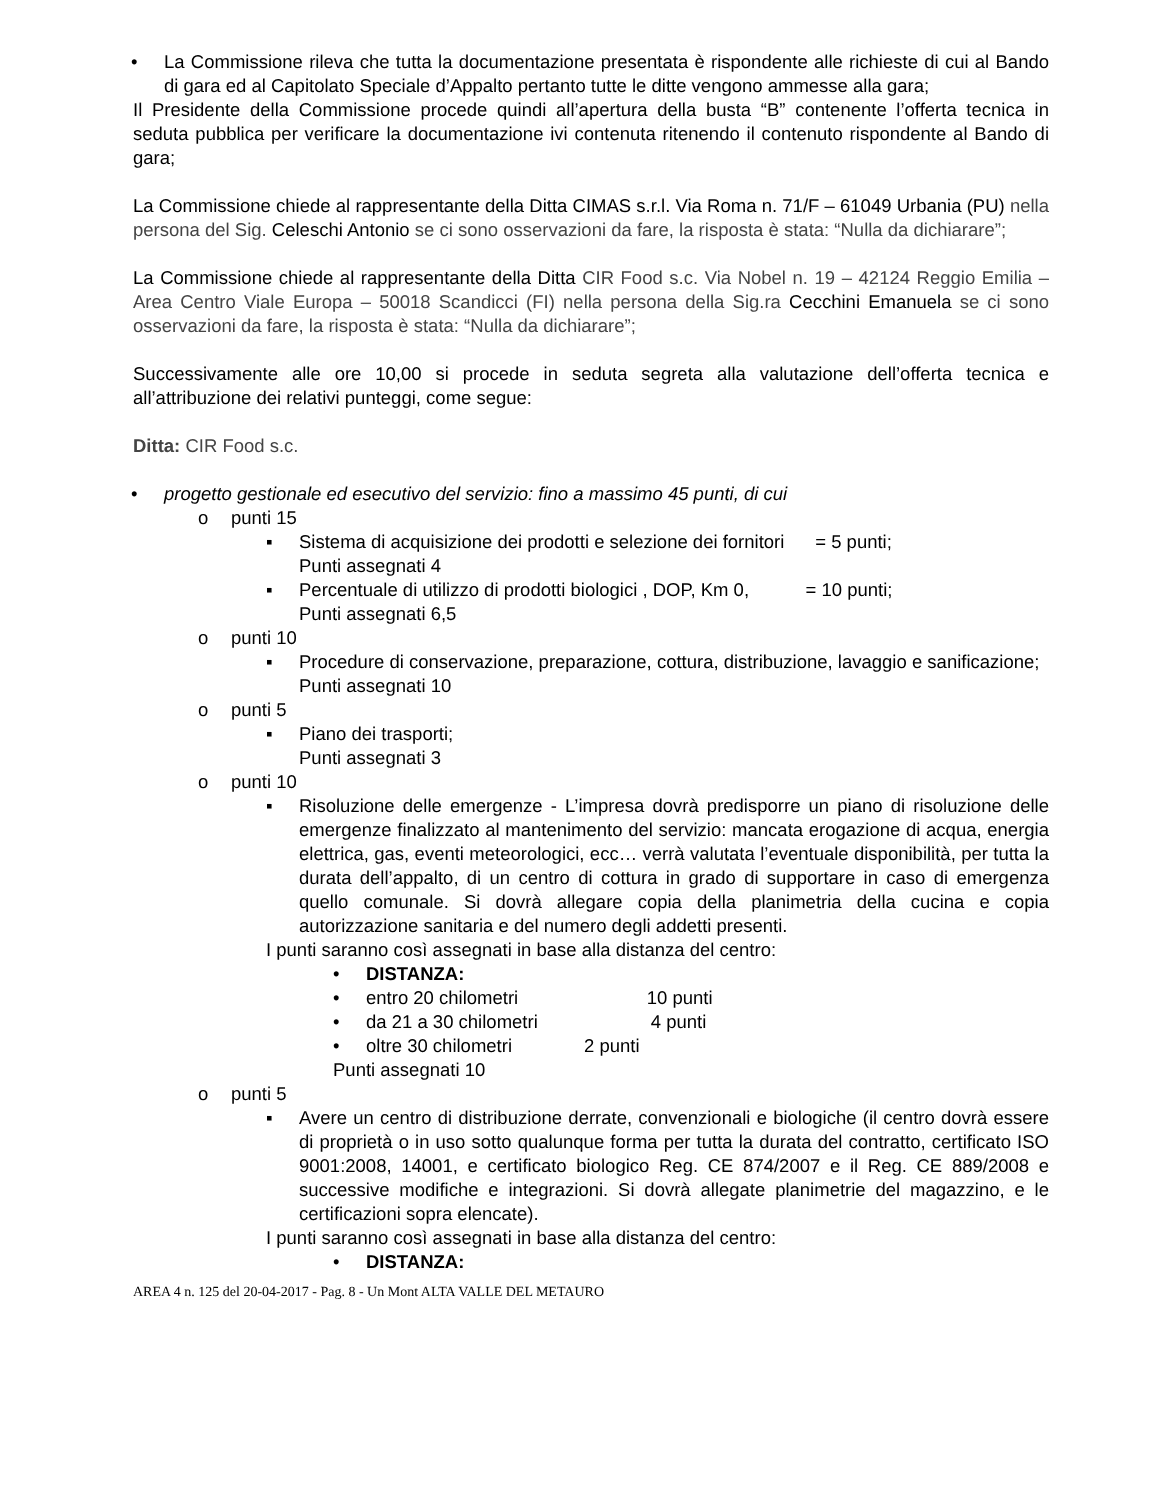• La Commissione rileva che tutta la documentazione presentata è rispondente alle richieste di cui al Bando di gara ed al Capitolato Speciale d’Appalto pertanto tutte le ditte vengono ammesse alla gara;
Il Presidente della Commissione procede quindi all’apertura della busta “B” contenente l’offerta tecnica in seduta pubblica per verificare la documentazione ivi contenuta ritenendo il contenuto rispondente al Bando di gara;
La Commissione chiede al rappresentante della Ditta CIMAS s.r.l. Via Roma n. 71/F – 61049 Urbania (PU) nella persona del Sig. Celeschi Antonio se ci sono osservazioni da fare, la risposta è stata: “Nulla da dichiarare”;
La Commissione chiede al rappresentante della Ditta CIR Food s.c. Via Nobel n. 19 – 42124 Reggio Emilia – Area Centro Viale Europa – 50018 Scandicci (FI) nella persona della Sig.ra Cecchini Emanuela se ci sono osservazioni da fare, la risposta è stata: “Nulla da dichiarare”;
Successivamente alle ore 10,00 si procede in seduta segreta alla valutazione dell’offerta tecnica e all’attribuzione dei relativi punteggi, come segue:
Ditta: CIR Food s.c.
• progetto gestionale ed esecutivo del servizio: fino a massimo 45 punti, di cui
o punti 15
▪ Sistema di acquisizione dei prodotti e selezione dei fornitori = 5 punti;
Punti assegnati 4
▪ Percentuale di utilizzo di prodotti biologici , DOP, Km 0, = 10 punti;
Punti assegnati 6,5
o punti 10
▪ Procedure di conservazione, preparazione, cottura, distribuzione, lavaggio e sanificazione;
Punti assegnati 10
o punti 5
▪ Piano dei trasporti;
Punti assegnati 3
o punti 10
▪ Risoluzione delle emergenze - L’impresa dovrà predisporre un piano di risoluzione delle emergenze finalizzato al mantenimento del servizio: mancata erogazione di acqua, energia elettrica, gas, eventi meteorologici, ecc… verrà valutata l’eventuale disponibilità, per tutta la durata dell’appalto, di un centro di cottura in grado di supportare in caso di emergenza quello comunale. Si dovrà allegare copia della planimetria della cucina e copia autorizzazione sanitaria e del numero degli addetti presenti.
I punti saranno così assegnati in base alla distanza del centro:
• DISTANZA:
• entro 20 chilometri 10 punti
• da 21 a 30 chilometri 4 punti
• oltre 30 chilometri 2 punti
Punti assegnati 10
o punti 5
▪ Avere un centro di distribuzione derrate, convenzionali e biologiche (il centro dovrà essere di proprietà o in uso sotto qualunque forma per tutta la durata del contratto, certificato ISO 9001:2008, 14001, e certificato biologico Reg. CE 874/2007 e il Reg. CE 889/2008 e successive modifiche e integrazioni. Si dovrà allegate planimetrie del magazzino, e le certificazioni sopra elencate).
I punti saranno così assegnati in base alla distanza del centro:
• DISTANZA:
AREA 4 n. 125 del 20-04-2017 - Pag. 8 - Un Mont ALTA VALLE DEL METAURO